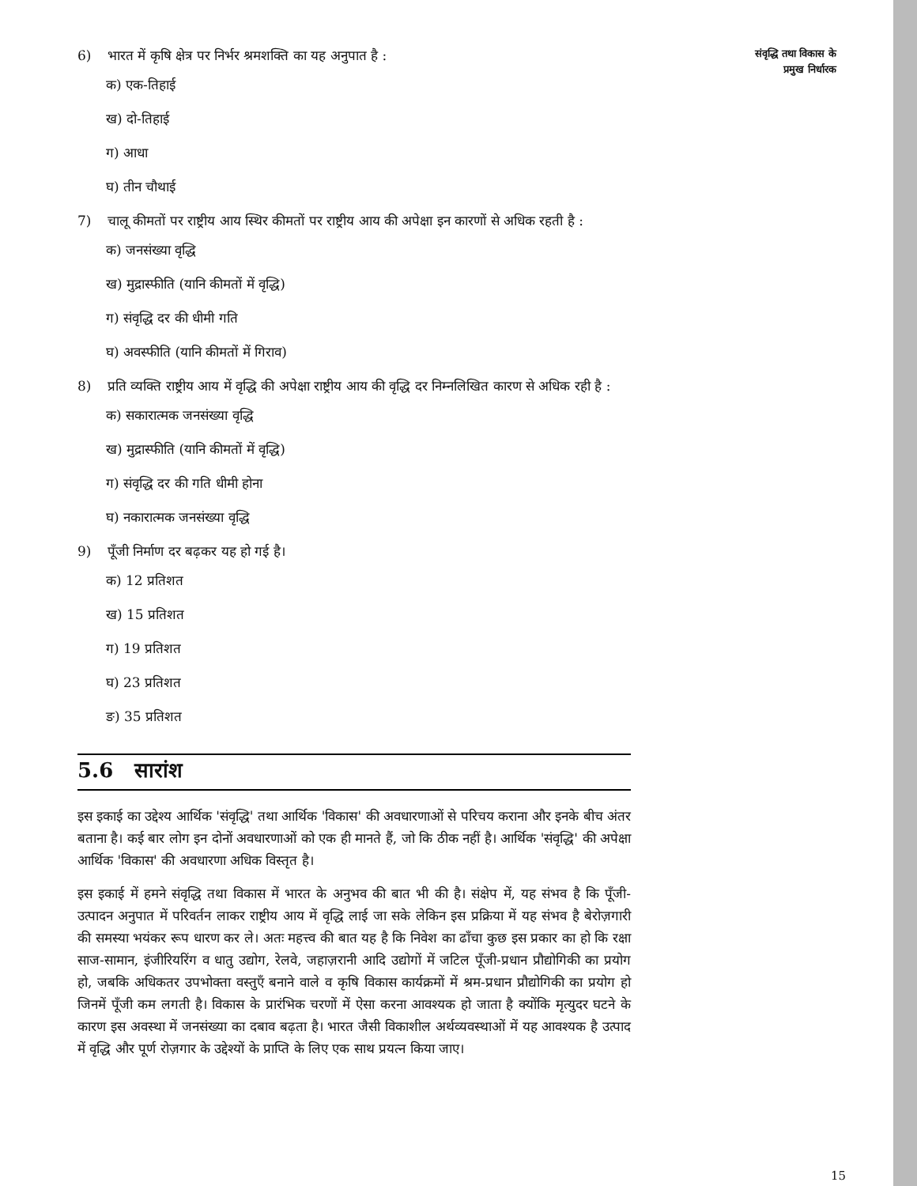6) भारत में कृषि क्षेत्र पर निर्भर श्रमशक्ति का यह अनुपात है :
क) एक-तिहाई
ख) दो-तिहाई
ग) आधा
घ) तीन चौथाई
7) चालू कीमतों पर राष्ट्रीय आय स्थिर कीमतों पर राष्ट्रीय आय की अपेक्षा इन कारणों से अधिक रहती है :
क) जनसंख्या वृद्धि
ख) मुद्रास्फीति (यानि कीमतों में वृद्धि)
ग) संवृद्धि दर की धीमी गति
घ) अवस्फीति (यानि कीमतों में गिराव)
8) प्रति व्यक्ति राष्ट्रीय आय में वृद्धि की अपेक्षा राष्ट्रीय आय की वृद्धि दर निम्नलिखित कारण से अधिक रही है :
क) सकारात्मक जनसंख्या वृद्धि
ख) मुद्रास्फीति (यानि कीमतों में वृद्धि)
ग) संवृद्धि दर की गति धीमी होना
घ) नकारात्मक जनसंख्या वृद्धि
9) पूँजी निर्माण दर बढ़कर यह हो गई है।
क) 12 प्रतिशत
ख) 15 प्रतिशत
ग) 19 प्रतिशत
घ) 23 प्रतिशत
ङ) 35 प्रतिशत
5.6 सारांश
इस इकाई का उद्देश्य आर्थिक 'संवृद्धि' तथा आर्थिक 'विकास' की अवधारणाओं से परिचय कराना और इनके बीच अंतर बताना है। कई बार लोग इन दोनों अवधारणाओं को एक ही मानते हैं, जो कि ठीक नहीं है। आर्थिक 'संवृद्धि' की अपेक्षा आर्थिक 'विकास' की अवधारणा अधिक विस्तृत है।
इस इकाई में हमने संवृद्धि तथा विकास में भारत के अनुभव की बात भी की है। संक्षेप में, यह संभव है कि पूँजी-उत्पादन अनुपात में परिवर्तन लाकर राष्ट्रीय आय में वृद्धि लाई जा सके लेकिन इस प्रक्रिया में यह संभव है बेरोज़गारी की समस्या भयंकर रूप धारण कर ले। अतः महत्त्व की बात यह है कि निवेश का ढाँचा कुछ इस प्रकार का हो कि रक्षा साज-सामान, इंजीरियरिंग व धातु उद्योग, रेलवे, जहाज़रानी आदि उद्योगों में जटिल पूँजी-प्रधान प्रौद्योगिकी का प्रयोग हो, जबकि अधिकतर उपभोक्ता वस्तुएँ बनाने वाले व कृषि विकास कार्यक्रमों में श्रम-प्रधान प्रौद्योगिकी का प्रयोग हो जिनमें पूँजी कम लगती है। विकास के प्रारंभिक चरणों में ऐसा करना आवश्यक हो जाता है क्योंकि मृत्युदर घटने के कारण इस अवस्था में जनसंख्या का दबाव बढ़ता है। भारत जैसी विकाशील अर्थव्यवस्थाओं में यह आवश्यक है उत्पाद में वृद्धि और पूर्ण रोज़गार के उद्देश्यों के प्राप्ति के लिए एक साथ प्रयत्न किया जाए।
संवृद्धि तथा विकास के
प्रमुख निर्धारक
15